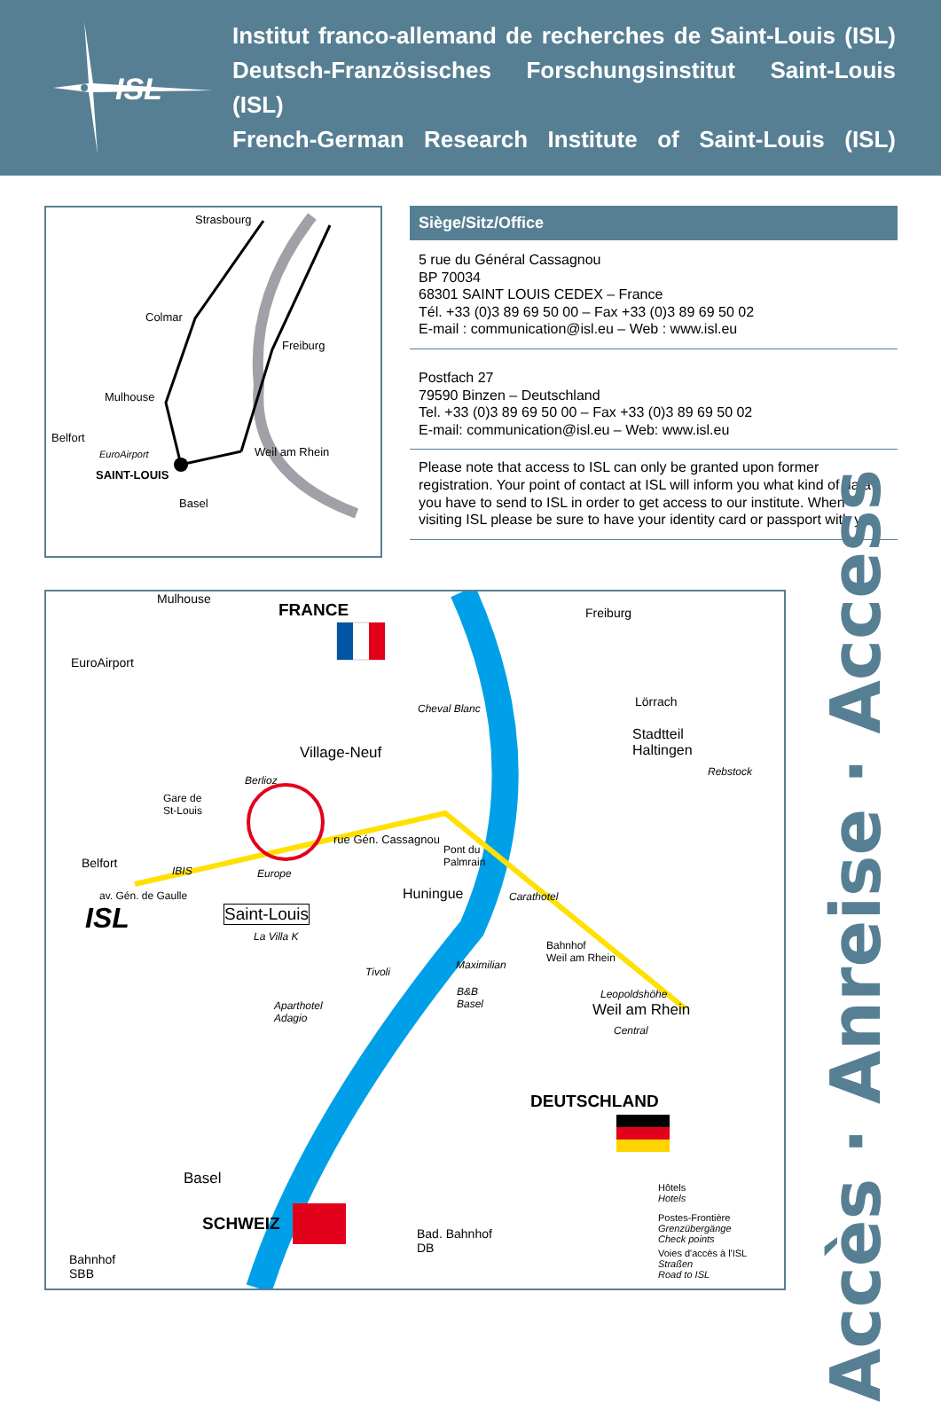ISL
Institut franco-allemand de recherches de Saint-Louis (ISL)
Deutsch-Französisches Forschungsinstitut Saint-Louis (ISL)
French-German Research Institute of Saint-Louis (ISL)
Strasbourg
Colmar
Freiburg
Mulhouse
Belfort
EuroAirport Weil am Rhein
SAINT-LOUIS
Basel
Siège/Sitz/Office
5 rue du Général Cassagnou
BP 70034
68301 SAINT LOUIS CEDEX – France
Tél. +33 (0)3 89 69 50 00 – Fax +33 (0)3 89 69 50 02
E-mail : communication@isl.eu – Web : www.isl.eu
Postfach 27
79590 Binzen – Deutschland
Tel. +33 (0)3 89 69 50 00 – Fax +33 (0)3 89 69 50 02
E-mail: communication@isl.eu – Web: www.isl.eu
Please note that access to ISL can only be granted upon former registration. Your point of contact at ISL will inform you what kind of data you have to send to ISL in order to get access to our institute. When visiting ISL please be sure to have your identity card or passport with you.
Mulhouse
EuroAirport
FRANCE Freiburg
Cheval Blanc Lörrach
Village-Neuf
Stadtteil
Haltingen
Rebstock
Berlioz
Gare de
St-Louis
rue Gén. Cassagnou
Pont du
Palmrain Belfort
IBIS Europe
av. Gén. de Gaulle Huningue Carathotel
ISL Saint-Louis
La Villa K
Bahnhof
Weil am Rhein
Maximilian
Tivoli
B&B
Basel
Leopoldshöhe
Weil am Rhein Aparthotel
Adagio
Central
DEUTSCHLAND
Basel
SCHWEIZ Bad. Bahnhof
DB
Bahnhof
SBB
Hôtels
Hotels
Postes-Frontière
Grenzübergänge
Check points
Voies d'accès à l'ISL
Straßen
Road to ISL
Accès · Anreise · Access